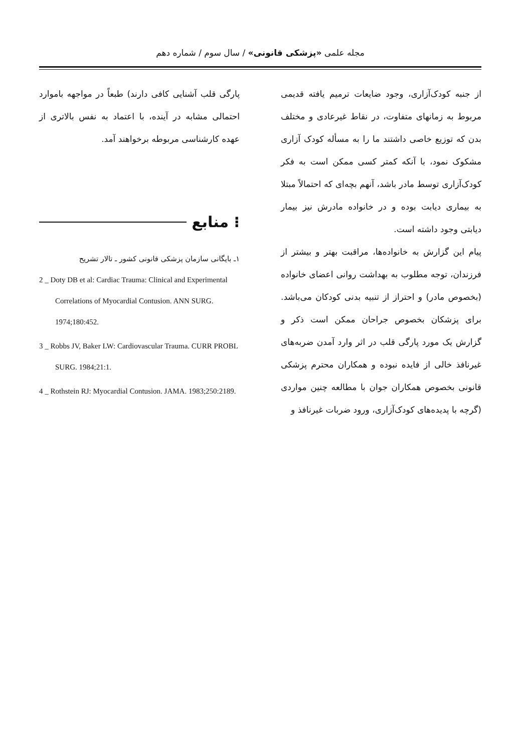مجله علمی «پزشکی قانونی» / سال سوم / شماره دهم
از جنبه کودک‌آزاری، وجود ضایعات ترمیم یافته قدیمی مربوط به زمانهای متفاوت، در نقاط غیرعادی و مختلف بدن که توزیع خاصی داشتند ما را به مسأله کودک آزاری مشکوک نمود، با آنکه کمتر کسی ممکن است به فکر کودک‌آزاری توسط مادر باشد، آنهم بچه‌ای که احتمالاً مبتلا به بیماری دیابت بوده و در خانواده مادرش نیز بیمار دیابتی وجود داشته است.
پیام این گزارش به خانواده‌ها، مراقبت بهتر و بیشتر از فرزندان، توجه مطلوب به بهداشت روانی اعضای خانواده (بخصوص مادر) و احتراز از تنبیه بدنی کودکان می‌باشد. برای پزشکان بخصوص جراحان ممکن است ذکر و گزارش یک مورد پارگی قلب در اثر وارد آمدن ضربه‌های غیرنافذ خالی از فایده نبوده و همکاران محترم پزشکی قانونی بخصوص همکاران جوان با مطالعه چنین مواردی (گرچه با پدیده‌های کودک‌آزاری، ورود ضربات غیرنافذ و
پارگی قلب آشنایی کافی دارند) طبعاً در مواجهه باموارد احتمالی مشابه در آینده، با اعتماد به نفس بالاتری از عهده کارشناسی مربوطه برخواهند آمد.
⁝ منابع
۱ـ بایگانی سازمان پزشکی قانونی کشور ـ تالار تشریح
2 _ Doty DB et al: Cardiac Trauma: Clinical and Experimental Correlations of Myocardial Contusion. ANN SURG. 1974;180:452.
3 _ Robbs JV, Baker LW: Cardiovascular Trauma. CURR PROBL SURG. 1984;21:1.
4 _ Rothstein RJ: Myocardial Contusion. JAMA. 1983;250:2189.